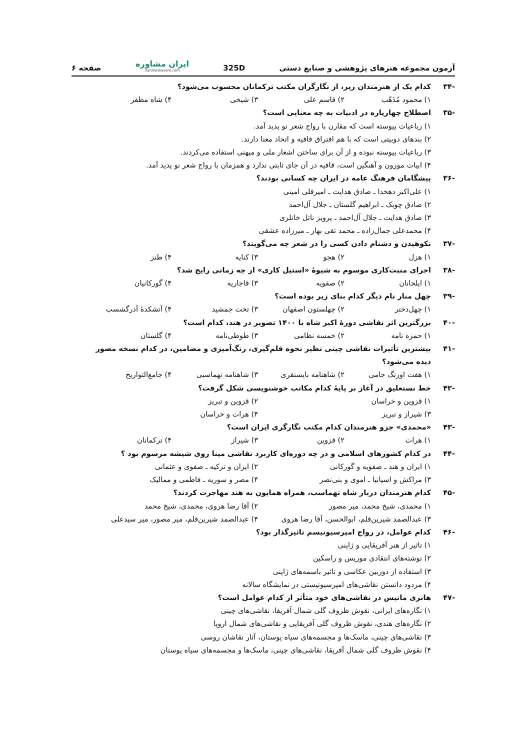آزمون مجموعه هنرهای پژوهشی و صنایع دستی 325D ایران مشاوره
iranmoshavere.com صفحه ۶
-۳۴ کدام یک از هنرمندان زیر، از نگارگران مکتب ترکمانان محسوب می‌شود؟
۱) محمود مُذَهّب ۲) قاسم علی ۳) شیخی ۴) شاه مظفر
-۳۵ اصطلاح چهارپاره در ادبیات به چه معنایی است؟
۱) رباعیات پیوسته است که مقارن با رواج شعر نو پدید آمد.
۲) بندهای دوبیتی است که با هم افتراق قافیه و اتحاد معنا دارند.
۳) رباعیات پیوسته نبوده و از آن برای ساختن اشعار ملی و میهنی استفاده می‌کردند.
۴) ابیات موزون و آهنگین است، قافیه در آن جای ثابتی ندارد و همزمان با رواج شعر نو پدید آمد.
-۳۶ پیشگامان فرهنگ عامه در ایران چه کسانی بودند؟
۱) علی‌اکبر دهخدا ـ صادق هدایت ـ امیرقلی امینی
۲) صادق چوبک ـ ابراهیم گلستان ـ جلال آل‌احمد
۳) صادق هدایت ـ جلال آل‌احمد ـ پرویز ناتل خانلری
۴) محمدعلی جمال‌زاده ـ محمد تقی بهار ـ میرزاده عشقی
-۳۷ نکوهیدن و دشنام دادن کسی را در شعر چه می‌گویند؟
۱) هزل ۲) هجو ۳) کنایه ۴) طنز
-۳۸ اجرای منبت‌کاری موسوم به شیوهٔ «استیل کاری» از چه زمانی رایج شد؟
۱) ایلخانان ۲) صفویه ۳) قاجاریه ۴) گورکانیان
-۳۹ چهل منار نام دیگر کدام بنای زیر بوده است؟
۱) چهل‌دختر ۲) چهلستون اصفهان ۳) تخت جمشید ۴) آتشکدهٔ آذرگشسب
-۴۰ بزرگترین اثر نقاشی دورهٔ اکبر شاه با ۱۴۰۰ تصویر در هند، کدام است؟
۱) حمزه نامه ۲) خمسه نظامی ۳) طوطی‌نامه ۴) گلستان
-۴۱ بیشترین تأثیرات نقاشی چینی نظیر نحوه قلم‌گیری، رنگ‌آمیزی و مضامین، در کدام نسخه مصور دیده می‌شود؟
۱) هفت اورنگ جامی ۲) شاهنامه بایسنقری ۳) شاهنامه تهماسبی ۴) جامع‌التواریخ
-۴۲ خط نستعلیق در آغاز بر پایهٔ کدام مکاتب خوشنویسی شکل گرفت؟
۱) قزوین و خراسان ۲) قزوین و تبریز
۳) شیراز و تبریز ۴) هرات و خراسان
-۴۳ «محمدی» جزو هنرمندان کدام مکتب نگارگری ایران است؟
۱) هرات ۲) قزوین ۳) شیراز ۴) ترکمانان
-۴۴ در کدام کشورهای اسلامی و در چه دوره‌ای کاربرد نقاشی مینا روی شیشه مرسوم بود ؟
۱) ایران و هند ـ صفویه و گورکانی ۲) ایران و ترکیه ـ صفوی و عثمانی
۳) مراکش و اسپانیا ـ اموی و بنی‌نصر ۴) مصر و سوریه ـ فاطمی و ممالیک
-۴۵ کدام هنرمندان دربار شاه تهماسب، همراه همایون به هند مهاجرت کردند؟
۱) محمدی، شیخ محمد، میر مصور ۲) آقا رضا هروی، محمدی، شیخ محمد
۳) عبدالصمد شیرین‌قلم، ابوالحسن، آقا رضا هروی ۴) عبدالصمد شیرین‌قلم، میر مصور، میر سیدعلی
-۴۶ کدام عوامل، در رواج امپرسیونیسم تاثیرگذار بود؟
۱) تاثیر از هنر آفریقایی و ژاپنی
۲) نوشته‌های انتقادی موریس و راسکین
۳) استفاده از دوربین عکاسی و تاثیر باسمه‌های ژاپنی
۴) مردود دانستن نقاشی‌های امپرسیونیستی در نمایشگاه سالانه
-۴۷ هانری ماتیس در نقاشی‌های خود متأثر از کدام عوامل است؟
۱) نگاره‌های ایرانی، نقوش ظروف گلی شمال آفریقا، نقاشی‌های چینی
۲) نگاره‌های هندی، نقوش ظروف گلی آفریقایی و نقاشی‌های شمال اروپا
۳) نقاشی‌های چینی، ماسک‌ها و مجسمه‌های سیاه پوستان، آثار نقاشان روسی
۴) نقوش ظروف گلی شمال آفریقا، نقاشی‌های چینی، ماسک‌ها و مجسمه‌های سیاه پوستان